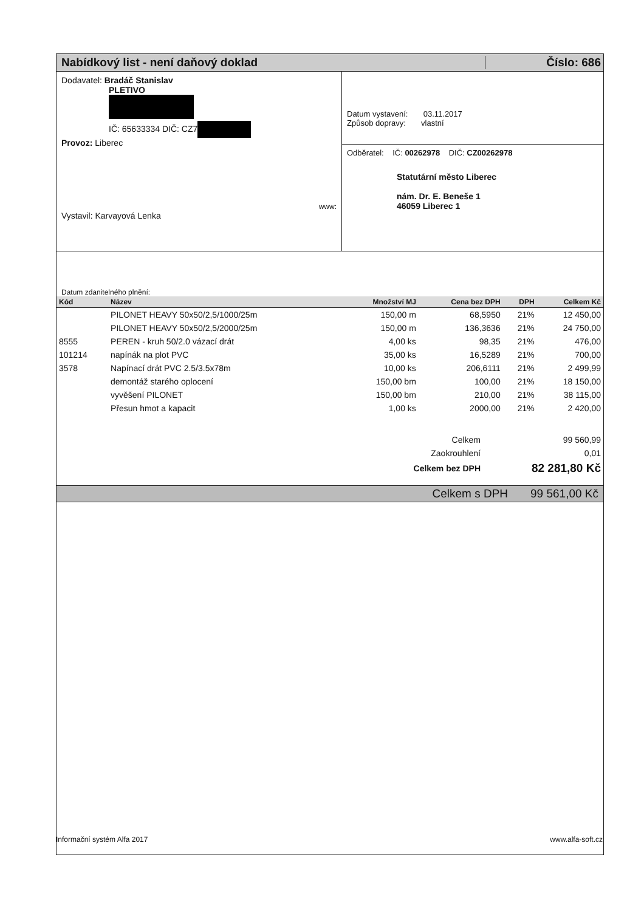Nabídkový list - není daňový doklad
Číslo: 686
Dodavatel: Bradáč Stanislav
PLETIVO
IČ: 65633334 DIČ: CZ7
Provoz: Liberec
www:
Vystavil: Karvayová Lenka
Datum vystavení: 03.11.2017
Způsob dopravy: vlastní
Odběratel: IČ: 00262978 DIČ: CZ00262978
Statutární město Liberec
nám. Dr. E. Beneše 1
46059 Liberec 1
Datum zdanitelného plnění:
| Kód | Název | Množství MJ | Cena bez DPH | DPH | Celkem Kč |
| --- | --- | --- | --- | --- | --- |
| | PILONET HEAVY 50x50/2,5/1000/25m | 150,00 m | 68,5950 | 21% | 12 450,00 |
| | PILONET HEAVY 50x50/2,5/2000/25m | 150,00 m | 136,3636 | 21% | 24 750,00 |
| 8555 | PEREN - kruh 50/2.0 vázací drát | 4,00 ks | 98,35 | 21% | 476,00 |
| 101214 | napínák na plot PVC | 35,00 ks | 16,5289 | 21% | 700,00 |
| 3578 | Napínací drát PVC 2.5/3.5x78m | 10,00 ks | 206,6111 | 21% | 2 499,99 |
| | demontáž starého oplocení | 150,00 bm | 100,00 | 21% | 18 150,00 |
| | vyvěšení PILONET | 150,00 bm | 210,00 | 21% | 38 115,00 |
| | Přesun hmot a kapacit | 1,00 ks | 2000,00 | 21% | 2 420,00 |
| Celkem | 99 560,99 |
| Zaokrouhlení | 0,01 |
| Celkem bez DPH | 82 281,80 Kč |
Celkem s DPH 99 561,00 Kč
Informační systém Alfa 2017 www.alfa-soft.cz